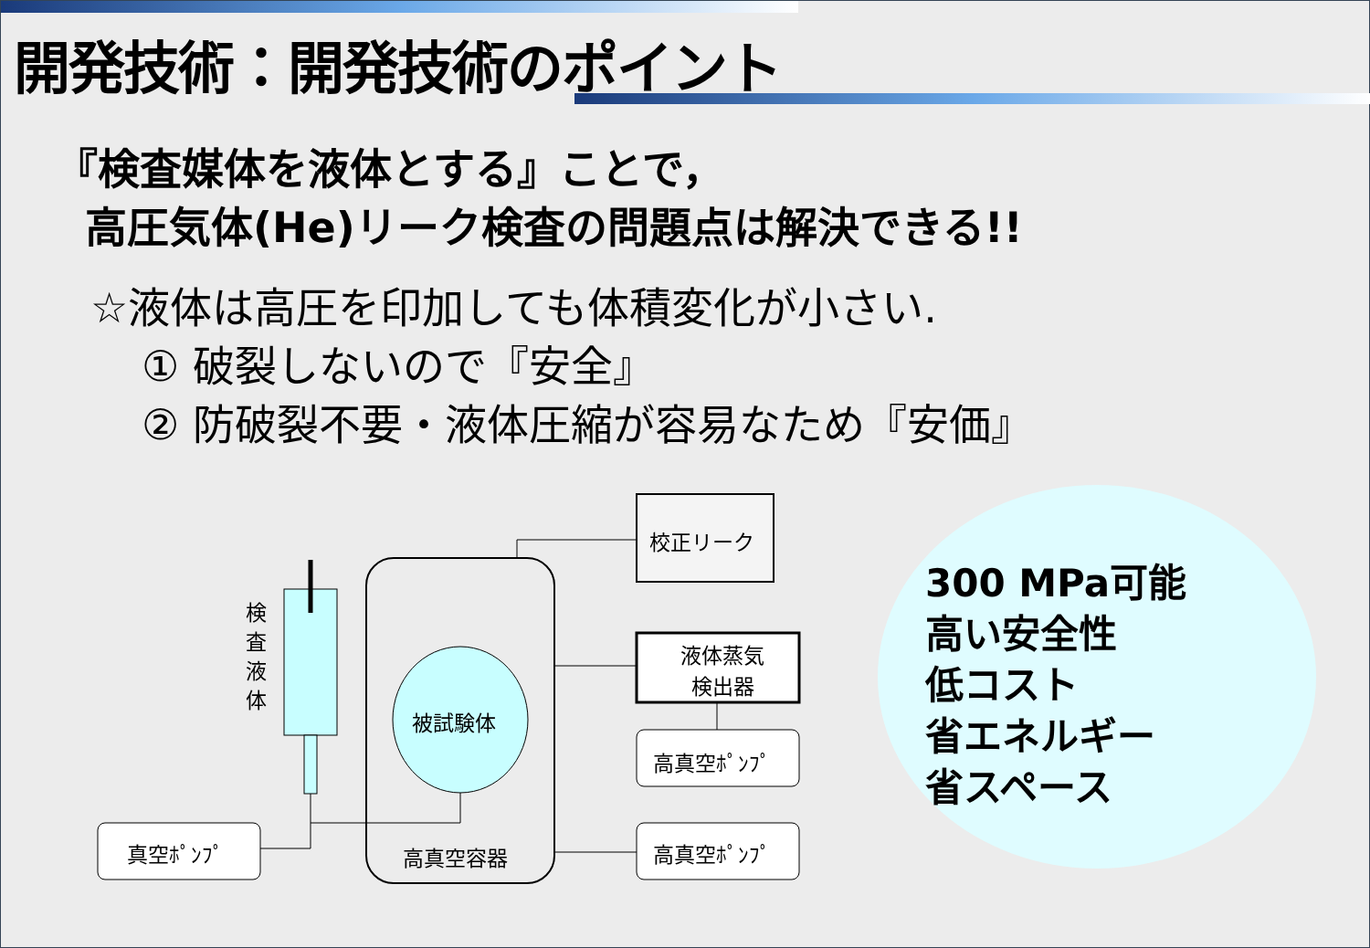開発技術：開発技術のポイント
『検査媒体を液体とする』ことで，
高圧気体(He)リーク検査の問題点は解決できる!!
☆液体は高圧を印加しても体積変化が小さい.
① 破裂しないので『安全』
② 防破裂不要・液体圧縮が容易なため『安価』
校正リーク
液体蒸気 検出器
高真空ﾎﾟﾝﾌﾟ
高真空ﾎﾟﾝﾌﾟ
真空ﾎﾟﾝﾌﾟ 高真空容器
被試験体
検 査 液 体
300 MPa可能
高い安全性
低コスト
省エネルギー
省スペース